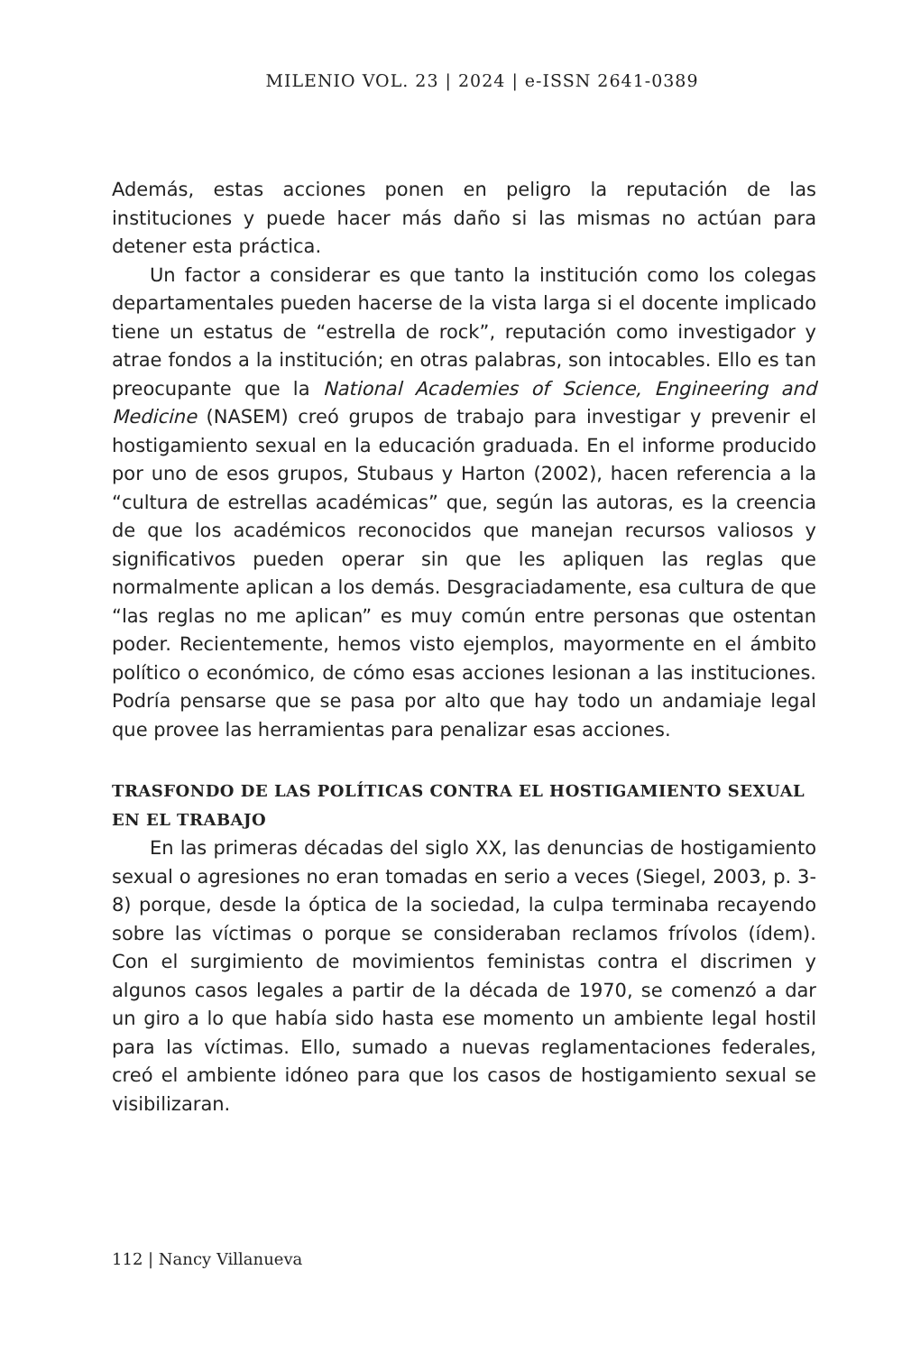MILENIO VOL. 23 | 2024 | e-ISSN 2641-0389
Además, estas acciones ponen en peligro la reputación de las instituciones y puede hacer más daño si las mismas no actúan para detener esta práctica.
Un factor a considerar es que tanto la institución como los colegas departamentales pueden hacerse de la vista larga si el docente implicado tiene un estatus de “estrella de rock”, reputación como investigador y atrae fondos a la institución; en otras palabras, son intocables. Ello es tan preocupante que la National Academies of Science, Engineering and Medicine (NASEM) creó grupos de trabajo para investigar y prevenir el hostigamiento sexual en la educación graduada. En el informe producido por uno de esos grupos, Stubaus y Harton (2002), hacen referencia a la “cultura de estrellas académicas” que, según las autoras, es la creencia de que los académicos reconocidos que manejan recursos valiosos y significativos pueden operar sin que les apliquen las reglas que normalmente aplican a los demás. Desgraciadamente, esa cultura de que “las reglas no me aplican” es muy común entre personas que ostentan poder. Recientemente, hemos visto ejemplos, mayormente en el ámbito político o económico, de cómo esas acciones lesionan a las instituciones. Podría pensarse que se pasa por alto que hay todo un andamiaje legal que provee las herramientas para penalizar esas acciones.
TRASFONDO DE LAS POLÍTICAS CONTRA EL HOSTIGAMIENTO SEXUAL EN EL TRABAJO
En las primeras décadas del siglo XX, las denuncias de hostigamiento sexual o agresiones no eran tomadas en serio a veces (Siegel, 2003, p. 3-8) porque, desde la óptica de la sociedad, la culpa terminaba recayendo sobre las víctimas o porque se consideraban reclamos frívolos (ídem). Con el surgimiento de movimientos feministas contra el discrimen y algunos casos legales a partir de la década de 1970, se comenzó a dar un giro a lo que había sido hasta ese momento un ambiente legal hostil para las víctimas. Ello, sumado a nuevas reglamentaciones federales, creó el ambiente idóneo para que los casos de hostigamiento sexual se visibilizaran.
112 | Nancy Villanueva